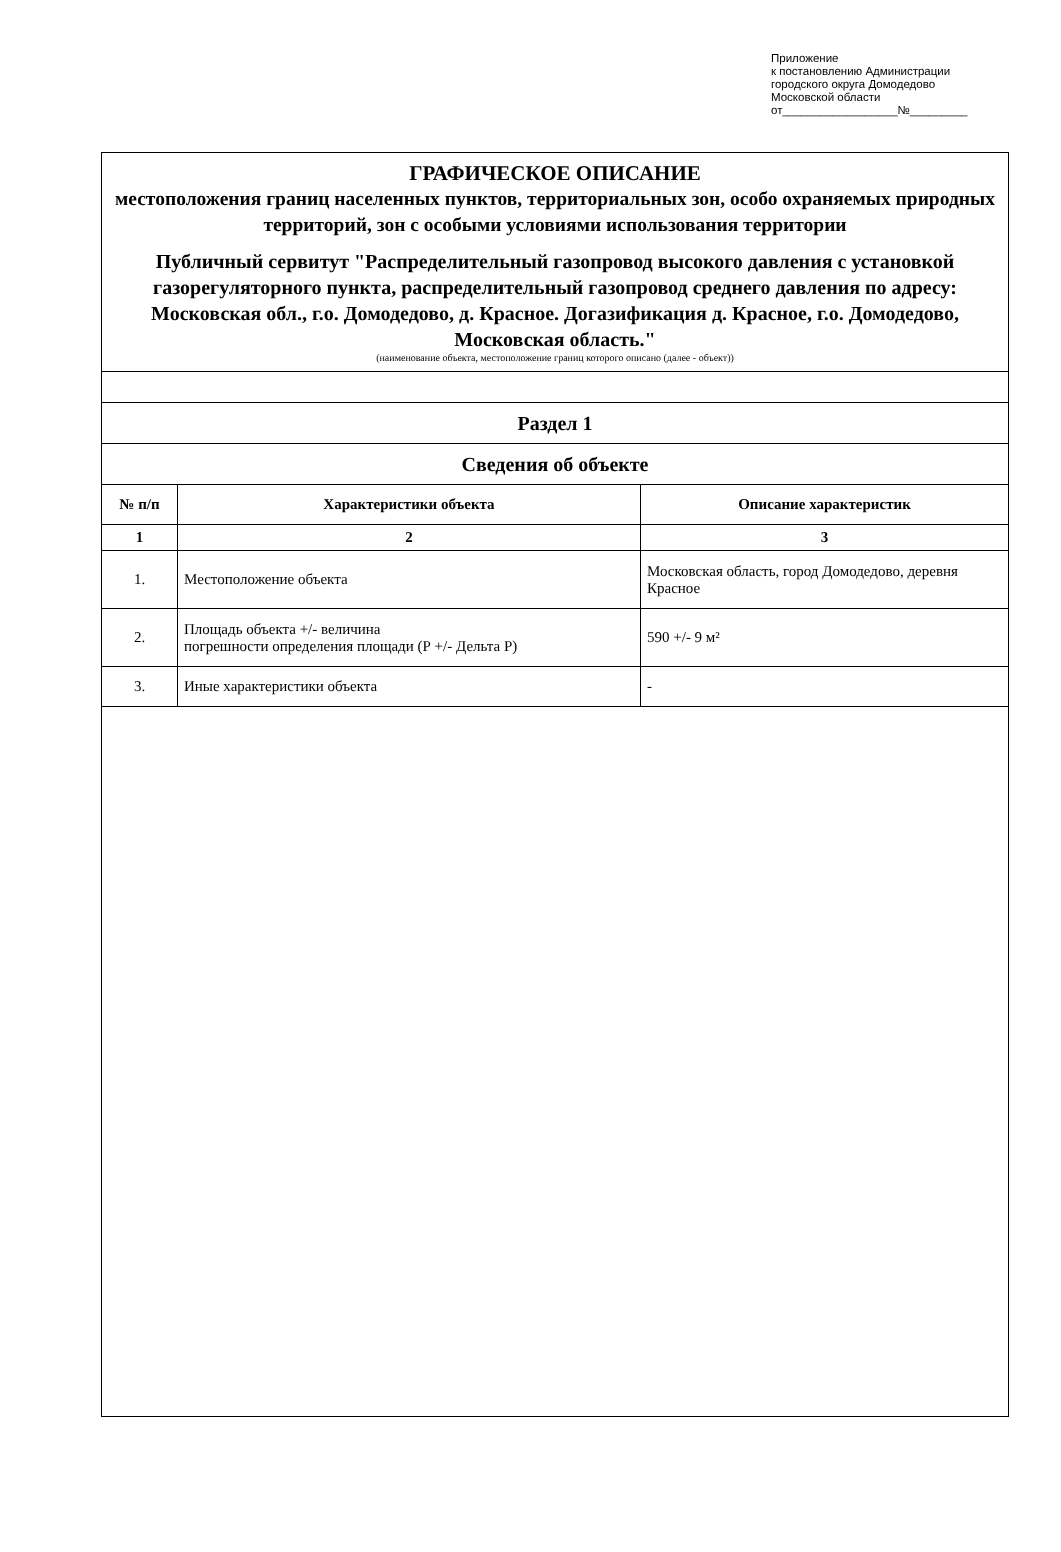Приложение
к постановлению Администрации
городского округа Домодедово
Московской области
от__________________№_________
ГРАФИЧЕСКОЕ ОПИСАНИЕ
местоположения границ населенных пунктов, территориальных зон, особо охраняемых природных территорий, зон с особыми условиями использования территории
Публичный сервитут "Распределительный газопровод высокого давления с установкой газорегуляторного пункта, распределительный газопровод среднего давления по адресу: Московская обл., г.о. Домодедово, д. Красное. Догазификация д. Красное, г.о. Домодедово, Московская область."
(наименование объекта, местоположение границ которого описано (далее - объект))
| Раздел 1 | | |
| Сведения об объекте | | |
| № п/п | Характеристики объекта | Описание характеристик |
| 1 | 2 | 3 |
| 1. | Местоположение объекта | Московская область, город Домодедово, деревня Красное |
| 2. | Площадь объекта +/- величина погрешности определения площади (Р +/- Дельта Р) | 590 +/- 9 м² |
| 3. | Иные характеристики объекта | - |